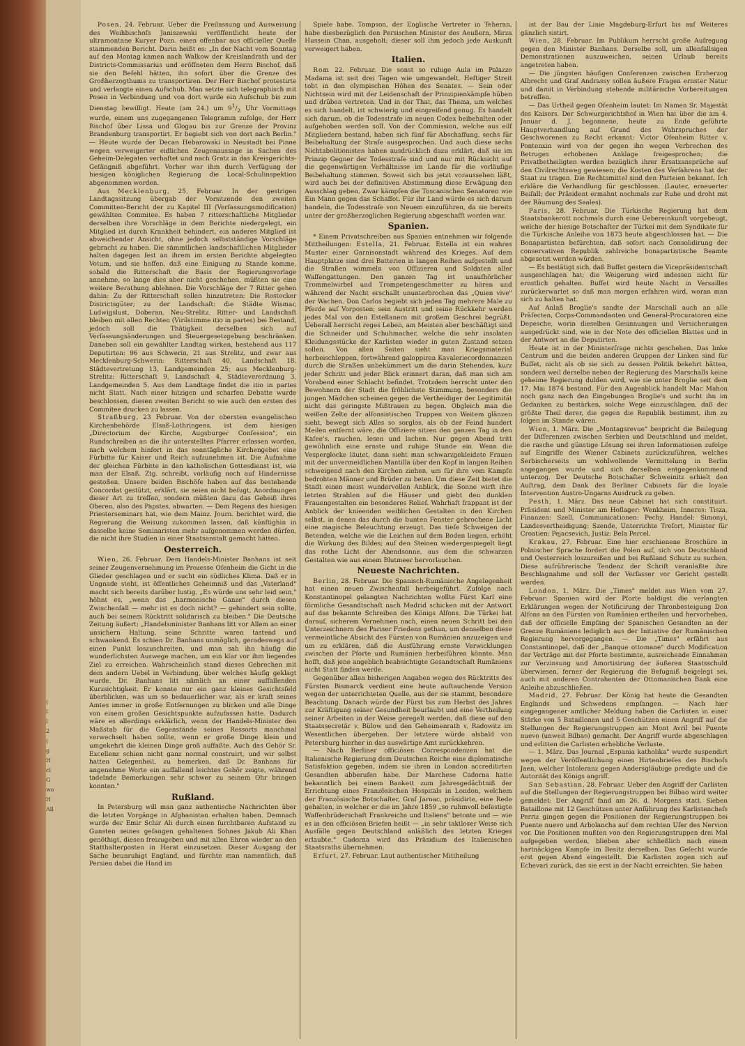(
l
l
2
(
g
H
cl
G
wo
H
All
Posen, 24. Februar. Ueber die Freilassung und Ausweisung des Weihbischofs Janiszewski veröffentlicht heute der ultramontane Kuryer Pozn. einen offenbar aus officieller Quelle stammenden Bericht. Darin heißt es: „In der Nacht vom Sonntag auf den Montag kamen nach Walkow der Kreislandrath und der Districts-Commissarius und eröffneten dem Herrn Bischof, daß sie den Befehl hätten, ihn sofort über die Grenze des Großherzogthums zu transportiren. Der Herr Bischof protestirte und verlangte einen Aufschub. Man setzte sich telegraphisch mit Posen in Verbindung und von dort wurde ein Aufschub bis zum Dienstag bewilligt. Heute (am 24.) um 91/2 Uhr Vormittags wurde, einem uns zugegangenen Telegramm zufolge, der Herr Bischof über Lissa und Glogau bis zur Grenze der Provinz Brandenburg transportirt. Er begiebt sich von dort nach Berlin." — Heute wurde der Decan Hebarowski in Neustadt bei Pinne wegen verweigerter eidlichen Zeugenaussage in Sachen des Geheim-Delegaten verhaftet und nach Gratz in das Kreisgerichts-Gefängniß abgeführt. Vorher war ihm durch Verfügung der hiesigen königlichen Regierung die Local-Schulinspektion abgenommen worden.
Aus Mecklenburg, 25. Februar. In der gestrigen Landtagssitzung übergab der Vorsitzende den zweiten Committen-Bericht der zu Kapitel III (Verfassungsmodification) gewählten Commitee. Es haben 7 ritterschaftliche Mitglieder derselben ihre Vorschläge in dem Berichte niedergelegt, ein Mitglied ist durch Krankheit behindert, ein anderes Mitglied ist abweichender Ansicht, ohne jedoch selbstständige Vorschläge gebracht zu haben. Die sämmtlichen landschaftlichen Mitglieder halten dagegen fest an ihrem im ersten Berichte abgelegten Votum, und sie hoffen, daß eine Einigung zu Stande komme, sobald die Ritterschaft die Basis der Regierungsvorlage annehme, so lange dies aber nicht geschehen, müßten sie eine weitere Berathung ablehnen. Die Vorschläge der 7 Ritter gehen dahin: Zu der Ritterschaft sollen hinzutreten: Die Rostocker Districtsgüter; zu der Landschaft: die Städte Wismar, Ludwigslust, Doberan, Neu-Strelitz. Ritter- und Landschaft bleiben mit allen Rechten (Virilstimme itio in partes) bei Bestand, jedoch soll die Thätigkeit derselben sich auf Verfassungsänderungen und Steuergesetzgebung beschränken. Daneben soll ein gewählter Landtag wirken, bestehend aus 117 Deputirten: 96 aus Schwerin, 21 aus Strelitz, und zwar aus Mecklenburg-Schwerin: Ritterschaft 40, Landschaft 18, Städtevertretung 13, Landgemeinden 25; aus Mecklenburg-Strelitz: Ritterschaft 9, Landschaft 4, Städteverordnung 3, Landgemeinden 5. Aus dem Landtage findet die itio in partes nicht Statt. Nach einer hitzigen und scharfen Debatte wurde beschlossen, diesen zweiten Bericht so wie auch den ersten des Commitee drucken zu lassen.
Straßburg, 23 Februar. Von der obersten evangelischen Kirchenbehörde Elsaß-Lothringens, ist dem hiesigen „Directorium der Kirche, Augsburger Confession", ein Rundschreiben an die ihr unterstellten Pfarrer erlassen worden, nach welchem hinfort in das sonntägliche Kirchengebet eine Fürbitte für Kaiser und Reich aufzunehmen ist. Die Aufnahme der gleichen Fürbitte in den katholischen Gottesdienst ist, wie man der Elsaß. Ztg. schreibt, vorläufig noch auf Hindernisse gestoßen. Unsere beiden Bischöfe haben auf das bestehende Concordat gestützt, erklärt, sie seien nicht befugt, Anordnungen dieser Art zu treffen, sondern müßten dazu das Geheiß ihres Oberen, also des Papstes, abwarten. — Dem Regens des hiesigen Priesterseminars hat, wie dem Mainz. Journ. berichtet wird, die Regierung die Weisung zukommen lassen, daß künftighin in dasselbe keine Seminaristen mehr aufgenommen werden dürfen, die nicht ihre Studien in einer Staatsanstalt gemacht hätten.
Oesterreich.
Wien, 26. Februar. Dem Handels-Minister Banhans ist seit seiner Zeugenvernehmung im Prozesse Ofenheim die Gicht in die Glieder geschlagen und er sucht ein südliches Klima. Daß er in Ungnade steht, ist öffentliches Geheimniß und das „Vaterland" macht sich bereits darüber lustig. „Es würde uns sehr leid sein," höhnt es, „wenn das „harmonische Ganze" durch diesen Zwischenfall — mehr ist es doch nicht? — gehindert sein sollte, auch bei seinem Rücktritt solidarisch zu bleiben." Die Deutsche Zeitung äußert: „Handelsminister Banhans litt vor Allem an einer unsichern Haltung, seine Schritte waren tastend und schwankend. Es schien Dr. Banhans unmöglich, geradeswegs auf einen Punkt loszuschreiten, und man sah ihn häufig die wunderlichsten Auswege machen, um ein klar vor ihm liegendes Ziel zu erreichen. Wahrscheinlich stand dieses Gebrechen mit dem andern Uebel in Verbindung, über welches häufig geklagt wurde. Dr. Banhans litt nämlich an einer auffallenden Kurzsichtigkeit. Er konnte nur ein ganz kleines Gesichtsfeld überblicken, was um so bedauerlicher war, als er kraft seines Amtes immer in große Entfernungen zu blicken und alle Dinge von einem großen Gesichtspunkte aufzufassen hatte. Dadurch wäre es allerdings erklärlich, wenn der Handels-Minister den Maßstab für die Gegenstände seines Ressorts manchmal verwechselt haben sollte, wenn er große Dinge klein und umgekehrt die kleinen Dinge groß auffaßte. Auch das Gehör Sr. Excellenz schien nicht ganz normal construirt, und wir selbst hatten Gelegenheit, zu bemerken, daß Dr. Banhans für angenehme Worte ein auffallend leichtes Gehör zeigte, während tadelnde Bemerkungen sehr schwer zu seinem Ohr bringen konnten."
Rußland.
In Petersburg will man ganz authentische Nachrichten über die letzten Vorgänge in Afghanistan erhalten haben. Demnach wurde der Emir Schir Ali durch einen furchtbaren Aufstand zu Gunsten seines gefangen gehaltenen Sohnes Jakub Ali Khan genöthigt, diesen freizugeben und mit allen Ehren wieder an den Statthalterposten in Herat einzusetzen. Dieser Ausgang der Sache beunruhigt England, und fürchte man namentlich, daß Persien dabei die Hand im
Spiele habe. Tompson, der Englische Vertreter in Teheran, habe diesbezüglich den Persischen Minister des Aeußern, Mirza Hussein Chan, ausgeholt; dieser soll ihm jedoch jede Auskunft verweigert haben.
Italien.
Rom 22. Februar. Die sonst so ruhige Aula im Palazzo Madama ist seit drei Tagen wie umgewandelt. Heftiger Streit tobt in den olympischen Höhen des Senates. — Sein oder Nichtsein wird mit der Leidenschaft der Prinzipienkämpfe hüben und drüben vertreten. Und in der That, das Thema, um welches es sich handelt, ist schwierig und eingreifend genug. Es handelt sich darum, ob die Todesstrafe im neuen Codex beibehalten oder aufgehoben werden soll. Von der Commission, welche aus eilf Mitgliedern bestand, haben sich fünf für Abschaffung, sechs für Beibehaltung der Strafe ausgesprochen. Und auch diese sechs Nichtabolitionisten haben ausdrücklich dazu erklärt, daß sie im Prinzip Gegner der Todesstrafe sind und nur mit Rücksicht auf die gegenwärtigen Verhältnisse im Lande für die vorläufige Beibehaltung stimmen. Soweit sich bis jetzt voraussehen läßt, wird auch bei der definitiven Abstimmung diese Erwägung den Ausschlag geben. Zwar kämpfen die Toscanischen Senatoren wie Ein Mann gegen das Schaffot. Für ihr Land würde es sich darum handeln, die Todesstrafe von Neuem einzuführen, da sie bereits unter der großherzoglichen Regierung abgeschafft worden war.
Spanien.
* Einem Privatschreiben aus Spanien entnehmen wir folgende Mittheilungen: Estella, 21. Februar. Estella ist ein wahres Muster einer Garnisonstadt während des Krieges. Auf dem Hauptplatze sind drei Batterien in langen Reihen aufgestellt und die Straßen wimmeln von Offizieren und Soldaten aller Waffengattungen. Den ganzen Tag ist unaufhörlicher Trommelwirbel und Trompetengeschmetter zu hören und während der Nacht erschallt ununterbrochen das „Quien vive" der Wachen. Don Carlos begiebt sich jeden Tag mehrere Male zu Pferde auf Vorposten; sein Austritt und seine Rückkehr werden jedes Mal von den Estellanern mit großem Geschrei begrüßt. Ueberall herrscht reges Leben, am Meisten aber beschäftigt sind die Schneider und Schuhmacher, welche die sehr insolaten Kleidungsstücke der Karlisten wieder in guten Zustand setzen sollen. Von allen Seiten sieht man Kriegsmaterial herbeischleppen, fortwährend galoppiren Kavaleriecordonnanzen durch die Straßen unbekümmert um die darin Stehenden, kurz jeder Schritt und jeder Blick erinnert daran, daß man sich am Vorabend einer Schlacht befindet. Trotzdem herrscht unter den Bewohnern der Stadt die fröhlichste Stimmung, besonders die jungen Mädchen scheinen gegen die Vertheidiger der Legitimität nicht das geringste Mißtrauen zu hegen. Obgleich man die weißen Zelte der alfonsistischen Truppen von Weitem glänzen sieht, bewegt sich Alles so sorglos, als ob der Feind hundert Meilen entfernt wäre, die Offiziere sitzen den ganzen Tag in den Kafee's, rauchen, lesen und lachen. Nur gegen Abend tritt gewöhnlich eine ernste und ruhige Stunde ein. Wenn die Vesperglocke läutet, dann sieht man schwarzgekleidete Frauen mit der unvermeidlichen Mantilla über den Kopf in langen Reihen schweigend nach den Kirchen ziehen, um für ihre vom Kampfe bedrohten Männer und Brüder zu beten. Um diese Zeit bietet die Stadt einen meist wundervollen Anblick, die Sonne wirft ihre letzten Strahlen auf die Häuser und giebt den dunklen Frauengestalten ein besonderes Relief. Wahrhaft frappant ist der Anblick der knieenden weiblichen Gestalten in den Kirchen selbst, in denen das durch die bunten Fenster gebrochene Licht eine magische Beleuchtung erzeugt. Das tiefe Schweigen der Betenden, welche wie die Leichen auf dem Boden liegen, erhöht die Wirkung des Bildes; auf den Steinen wiedergespiegelt liegt das rothe Licht der Abendsonne, aus dem die schwarzen Gestalten wie aus einem Blutmeer hervorlauchen.
Neueste Nachrichten.
Berlin, 28. Februar. Die Spanisch-Rumänische Angelegenheit hat einen neuen Zwischenfall herbeigeführt. Zufolge nach Konstantinopel gelangten Nachrichten wollte Fürst Karl eine förmliche Gesandtschaft nach Madrid schicken mit der Antwort auf das bekannte Schreiben des Königs Alfons. Die Türkei hat darauf, sicherem Vernehmen nach, einen neuen Schritt bei den Unterzeichnern des Pariser Friedens gethan, um denselben diese vermeintliche Absicht des Fürsten von Rumänien anzuzeigen und um zu erklären, daß die Ausführung ernste Verwicklungen zwischen der Pforte und Rumänien herbeiführen könnte. Man hofft, daß jene angeblich beabsichtigte Gesandtschaft Rumäniens nicht Statt finden werde.
Gegenüber allen bisherigen Angaben wegen des Rücktritts des Fürsten Bismarck verdient eine heute auftauchende Version wegen der unterrichteten Quelle, aus der sie stammt, besondere Beachtung. Danach würde der Fürst bis zum Herbst des Jahres zur Kräftigung seiner Gesundheit beurlaubt und eine Vertheilung seiner Arbeiten in der Weise geregelt werden, daß diese auf den Staatssecretär v. Bülow und den Geheimenrath v. Radowitz im Wesentlichen übergehen. Der letztere würde alsbald von Petersburg hierher in das auswärtige Amt zurückkehren.
— Nach Berliner officiösen Correspondenzen hat die Italienische Regierung dem Deutschen Reiche eine diplomatische Satisfaktion gegeben, indem sie ihren in London accreditirten Gesandten abberufen habe. Der Marchese Cadorna hatte bekanntlich bei einem Bankett zum Jahresgedächtniß der Errichtung eines Französischen Hospitals in London, welchem der Französische Botschafter, Graf Jarnac, präsidirte, eine Rede gehalten, in welcher er die im Jahre 1859 „so ruhmvoll befestigte Waffenbrüderschaft Frankreichs und Italiens" betonte und — wie es in den officiösen Briefen heißt — „in sehr taktloser Weise sich Ausfälle gegen Deutschland anläßlich des letzten Krieges erlaubte." Cadorna wird das Präsidium des Italienischen Staatsraths übernehmen.
Erfurt, 27. Februar. Laut authentischer Mittheilung
ist der Bau der Linie Magdeburg-Erfurt bis auf Weiteres gänzlich sistirt.
Wien, 28. Februar. Im Publikum herrscht große Aufregung gegen den Minister Banhans. Derselbe soll, um allenfallsigen Demonstrationen auszuweichen, seinen Urlaub bereits angetreten haben.
— Die jüngsten häufigen Conferenzen zwischen Erzherzog Albrecht und Graf Andrassy sollen äußere Fragen ernster Natur und damit in Verbindung stehende militärische Vorbereitungen betreffen.
— Das Urtheil gegen Ofenheim lautet: Im Namen Sr. Majestät des Kaisers. Der Schwurgerichtshof in Wien hat über die am 4. Januar d. J. begonnene, heute zu Ende geführte Hauptverhandlung auf Grund des Wahrspruches der Geschworenen zu Recht erkannt: Victor Ofenheim Ritter v. Pontenxin wird von der gegen ihn wegen Verbrechen des Betruges erhobenen Anklage freigesprochen; die Privatbetheiligten werden bezüglich ihrer Ersatzansprüche auf den Civilrechtsweg gewiesen; die Kosten des Verfahrens hat der Staat zu tragen. Die Rechtsmittel sind den Parteien bekannt. Ich erkläre die Verhandlung für geschlossen. (Lauter, erneuerter Beifall; der Präsident ermahnt nochmals zur Ruhe und droht mit der Räumung des Saales).
Paris, 28. Februar. Die Türkische Regierung hat dem Staatsbankerott nochmals durch eine Uebereinkunft vorgebeugt, welche der hiesige Botschafter der Türkei mit dem Syndikate für die Türkische Anleihe von 1873 heute abgeschlossen hat. — Die Bonapartisten befürchten, daß sofort nach Consolidirung der conservativen Republik zahlreiche bonapartistische Beamte abgesetzt werden würden.
— Es bestätigt sich, daß Buffet gestern die Vicepräsidentschaft ausgeschlagen hat; die Weigerung wird indessen nicht für ernstlich gehalten. Buffet wird heute Nacht in Versailles zurückerwartet so daß man morgen erfahren wird, woran man sich zu halten hat.
Auf Anlaß Broglie's sandte der Marschall auch an alle Präfecten, Corps-Commandanten und General-Procuratoren eine Depesche, worin dieselben Gesinnungen und Versicherungen ausgedrückt sind, wie in der Note des officiellen Blattes und in der Antwort an die Deputirten.
Heute ist in der Ministerfrage nichts geschehen. Das linke Centrum und die beiden anderen Gruppen der Linken sind für Buffet, nicht als ob sie sich zu dessen Politik bekehrt hätten, sondern weil derselbe neben der Regierung des Marschalls keine geheime Regierung dulden wird, wie sie unter Broglie seit dem 17. Mai 1874 bestand. Für den Augenblick handelt Mac Mahon noch ganz nach den Eingebungen Broglie's und sucht ihn im Gedanken zu bestärken, solche Wege einzuschlagen, daß der größte Theil derer, die gegen die Republik bestimmt, ihm zu folgen im Stande wären.
Wien, 1. März. Die „Montagsrevue" bespricht die Beilegung der Differenzen zwischen Serbien und Deutschland und meldet, die rasche und günstige Lösung sei ihren Informationen zufolge auf Eingriffe des Wiener Cabinets zurückzuführen, welches Serbischerseits um wohlwollende Vermittelung in Berlin angegangen wurde und sich derselben entgegenkommend unterzog. Der Deutsche Botschafter Schweinitz erhielt den Auftrag, dem Dank des Berliner Cabinets für die loyale Intervention Austro-Ungarns Ausdruck zu geben.
Pesth, 1. März. Das neue Cabinet hat sich constituirt. Präsident und Minister am Hoflager: Wenkheim, Inneres: Tisza, Finanzen: Szell, Communicationen: Pechy, Handel: Simonyi, Landesvertheidigung: Szende, Unterrichte Trefort, Minister für Croatien: Pejacsevich, Justiz: Bela Percel.
Krakau, 27. Februar. Eine hier erschienene Broschüre in Polnischer Sprache fordert die Polen auf, sich von Deutschland und Oesterreich loszureißen und bei Rußland Schutz zu suchen. Diese aufrührerische Tendenz der Schrift veranlaßte ihre Beschlagnahme und soll der Verfasser vor Gericht gestellt werden.
London, 1. März. Die „Times" meldet aus Wien vom 27. Februar: Spanien wird der Pforte baldigst die verlangten Erklärungen wegen der Notificirung der Thronbesteigung Don Alfons an den Fürsten von Rumänien ertheilen und hervorheben, daß der officielle Empfang der Spanischen Gesandten an der Grenze Rumäniens lediglich aus der Initiative der Rumänischen Regierung hervorgegangen. — Die „Times" erfährt aus Constantinopel, daß der „Banque ottomane" durch Modification der Verträge mit der Pforte bestimmte, ausreichende Einnahmen zur Verzinsung und Amortisirung der äußeren Staatsschuld überwiesen, ferner der Regierung die Befugniß beigelegt sei, auch mit anderen Contrahenten der Ottomanischen Bank eine Anleihe abzuschließen.
Madrid, 27. Februar. Der König hat heute die Gesandten Englands und Schwedens empfangen. — Nach hier eingegangener amtlicher Meldung haben die Carlisten in einer Stärke von 5 Bataillonen und 5 Geschützen einen Angriff auf die Stellungen der Regierungstruppen am Mont Avril bei Puente nuevo (unweit Bilbao) gemacht. Der Angriff wurde abgeschlagen und erlitten die Carlisten erhebliche Verluste.
— 1. März. Das Journal „Espania katholika" wurde suspendirt wegen der Veröffentlichung eines Hirtenbriefes des Bischofs Jaen, welcher Intoleranz gegen Andersgläubige predigte und die Autorität des Königs angriff.
San Sebastian, 28. Februar. Ueber den Angriff der Carlisten auf die Stellungen der Regierungstruppen bei Bilbao wird weiter gemeldet: Der Angriff fand am 26. d. Morgens statt. Sieben Bataillone mit 12 Geschützen unter Anführung des Karlistenchefs Perriz gingen gegen die Positionen der Regierungstruppen bei Puente nuevo und Arbolancha auf dem rechten Ufer des Nervion vor. Die Positionen mußten von den Regierungstruppen drei Mal aufgegeben werden, blieben aber schließlich nach einem hartnäckigen Kampfe im Besitz derselben. Das Gefecht wurde erst gegen Abend eingestellt. Die Karlisten zogen sich auf Echevari zurück, das sie erst in der Nacht erreichten. Sie haben